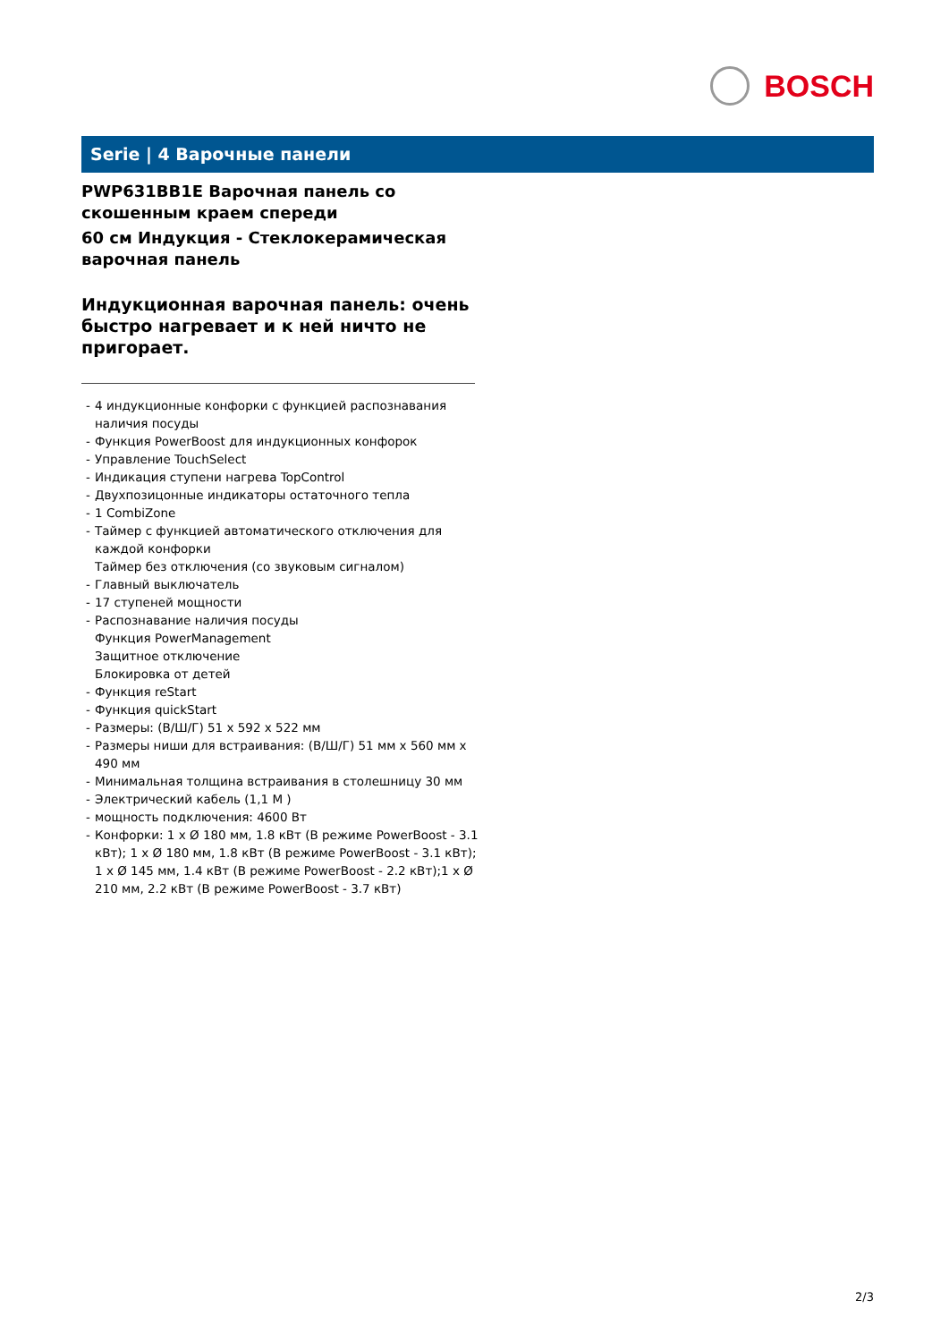BOSCH
Serie | 4 Варочные панели
PWP631BB1E Варочная панель со скошенным краем спереди
60 см Индукция - Стеклокерамическая варочная панель
Индукционная варочная панель: очень быстро нагревает и к ней ничто не пригорает.
- 4 индукционные конфорки с функцией распознавания наличия посуды
- Функция PowerBoost для индукционных конфорок
- Управление TouchSelect
- Индикация ступени нагрева TopControl
- Двухпозицонные индикаторы остаточного тепла
- 1 CombiZone
- Таймер с функцией автоматического отключения для каждой конфорки
Таймер без отключения (со звуковым сигналом)
- Главный выключатель
- 17 ступеней мощности
- Распознавание наличия посуды
Функция PowerManagement
Защитное отключение
Блокировка от детей
- Функция reStart
- Функция quickStart
- Размеры: (В/Ш/Г) 51 x 592 x 522 мм
- Размеры ниши для встраивания: (В/Ш/Г) 51 мм x 560 мм x 490 мм
- Минимальная толщина встраивания в столешницу 30 мм
- Электрический кабель (1,1 М )
- мощность подключения: 4600 Вт
- Конфорки: 1 x Ø 180 мм, 1.8 кВт (В режиме PowerBoost - 3.1 кВт); 1 x Ø 180 мм, 1.8 кВт (В режиме PowerBoost - 3.1 кВт); 1 x Ø 145 мм, 1.4 кВт (В режиме PowerBoost - 2.2 кВт);1 x Ø 210 мм, 2.2 кВт (В режиме PowerBoost - 3.7 кВт)
2/3